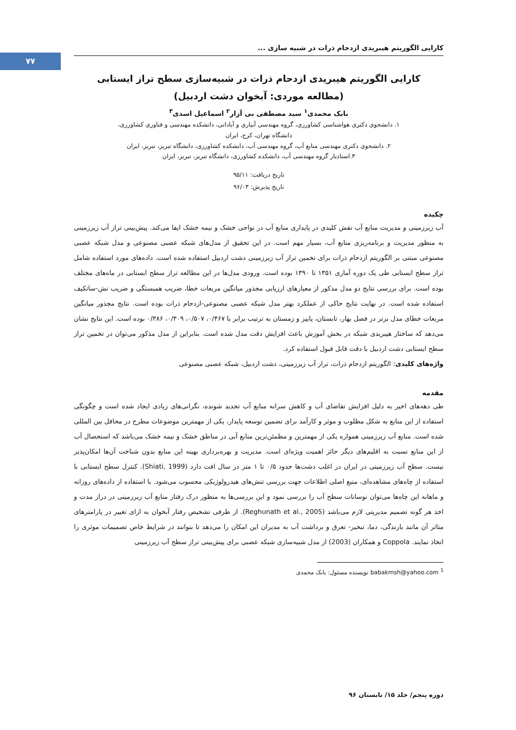۷۷
کارایی الگوریتم هیبریدی ازدحام ذرات در شبیه سازی ...
کارایی الگوریتم هیبریدی ازدحام ذرات در شبیه‌سازی سطح تراز ایستابی
(مطالعه موردی: آبخوان دشت اردبیل)
بابک محمدی<sup>۱</sup> سید مصطفی بی آزار<sup>۲</sup> اسماعیل اسدی<sup>۳</sup>
۱. دانشجوی دکتری هواشناسی کشاورزی، گروه مهندسی آبیاری و آبادانی، دانشکده مهندسی و فناوری کشاورزی،
دانشگاه تهران، کرج، ایران
۲. دانشجوی دکتری مهندسی منابع آب، گروه مهندسی آب، دانشکده کشاورزی، دانشگاه تبریز، تبریز، ایران
۳.استادیار گروه مهندسی آب، دانشکده کشاورزی، دانشگاه تبریز، تبریز، ایران
تاریخ دریافت: ۹۵/۱۱
تاریخ پذیرش: ۹۶/۰۳
چکیده
آب زیرزمینی و مدیریت منابع آب نقش کلیدی در پایداری منابع آب در نواحی خشک و نیمه خشک ایفا می‌کند. پیش‌بینی تراز آب زیرزمینی به منظور مدیریت و برنامه‌ریزی منابع آب، بسیار مهم است. در این تحقیق از مدل‌های شبکه عصبی مصنوعی و مدل شبکه عصبی مصنوعی مبتنی بر الگوریتم ازدحام ذرات برای تخمین تراز آب زیرزمینی دشت اردبیل استفاده شده است. داده‌های مورد استفاده شامل تراز سطح ایستابی طی یک دوره آماری ۱۳۵۱ تا ۱۳۹۰ بوده است. ورودی مدل‌ها در این مطالعه تراز سطح ایستابی در ماه‌های مختلف بوده است. برای بررسی نتایج دو مدل مذکور از معیارهای ارزیابی مجذور میانگین مربعات خطا، ضریب همبستگی و ضریب نش-ساتکیف استفاده شده است. در نهایت نتایج حاکی از عملکرد بهتر مدل شبکه عصبی مصنوعی-ازدحام ذرات بوده است. نتایج مجذور میانگین مربعات خطای مدل برتر در فصل بهار، تابستان، پاییز و زمستان به ترتیب برابر با ۰/۴۶۷، ۰/۵۰۷، ۰/۳۰۹، ۰/۳۸۶ بوده است. این نتایج نشان می‌دهد که ساختار هیبریدی شبکه در بخش آموزش باعث افزایش دقت مدل شده است. بنابراین از مدل مذکور می‌توان در تخمین تراز سطح ایستابی دشت اردبیل با دقت قابل قبول استفاده کرد.
واژه‌های کلیدی: الگوریتم ازدحام ذرات، تراز آب زیرزمینی، دشت اردبیل، شبکه عصبی مصنوعی
مقدمه
طی دهه‌های اخیر به دلیل افزایش تقاضای آب و کاهش سرانه منابع آب تجدید شونده، نگرانی‌های زیادی ایجاد شده است و چگونگی استفاده از این منابع به شکل مطلوب و موثر و کارآمد برای تضمین توسعه پایدار، یکی از مهمترین موضوعات مطرح در محافل بین المللی شده است. منابع آب زیرزمینی همواره یکی از مهمترین و مطمئن‌ترین منابع آبی در مناطق خشک و نیمه خشک می‌باشد که استحصال آب از این منابع نسبت به اقلیم‌های دیگر حائز اهمیت ویژه‌ای است. مدیریت و بهره‌برداری بهینه این منابع بدون شناخت آن‌ها امکان‌پذیر نیست. سطح آب زیرزمینی در ایران در اغلب دشت‌ها حدود ۰/۵ تا ۱ متر در سال افت دارد (Shiati, 1999). کنترل سطح ایستابی با استفاده از چاه‌های مشاهده‌ای، منبع اصلی اطلاعات جهت بررسی تنش‌های هیدرولوژیکی محسوب می‌شود. با استفاده از داده‌های روزانه و ماهانه این چاه‌ها می‌توان نوسانات سطح آب را بررسی نمود و این بررسی‌ها به منظور درک رفتار منابع آب زیرزمینی در دراز مدت و اخذ هر گونه تصمیم مدیریتی لازم می‌باشد (Reghunath et al., 2005). از طرفی تشخیص رفتار آبخوان به ازای تغییر در پارامترهای متاثر آن مانند بارندگی، دما، تبخیر- تعرق و برداشت آب به مدیران این امکان را می‌دهد تا بتوانند در شرایط خاص تصمیمات موثری را اتخاذ نمایند. Coppola و همکاران (2003) از مدل شبیه‌سازی شبکه عصبی برای پیش‌بینی تراز سطح آب زیرزمینی
<sup>1</sup> babakmsh@yahoo.com نویسنده مسئول: بابک محمدی
دوره پنجم/ جلد ۱۵/ تابستان ۹۶